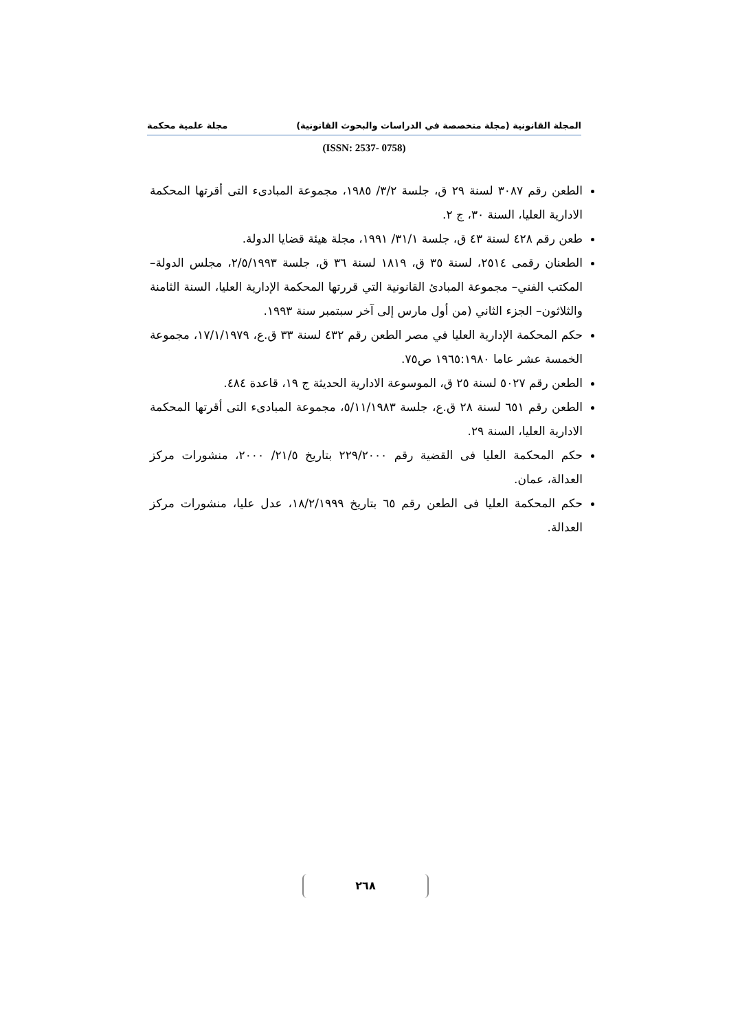المجلة القانونية (مجلة متخصصة في الدراسات والبحوث القانونية) مجلة علمية محكمة
(ISSN: 2537- 0758)
الطعن رقم ٣٠٨٧ لسنة ٢٩ ق، جلسة ٣/٢/ ١٩٨٥، مجموعة المبادىء التى أقرتها المحكمة الادارية العليا، السنة ٣٠، ج ٢.
طعن رقم ٤٢٨ لسنة ٤٣ ق، جلسة ٣١/١/ ١٩٩١، مجلة هيئة قضايا الدولة.
الطعنان رقمى ٢٥١٤، لسنة ٣٥ ق، ١٨١٩ لسنة ٣٦ ق، جلسة ٢/٥/١٩٩٣، مجلس الدولة– المكتب الفني– مجموعة المبادئ القانونية التي قررتها المحكمة الإدارية العليا، السنة الثامنة والثلاثون– الجزء الثاني (من أول مارس إلى آخر سبتمبر سنة ١٩٩٣.
حكم المحكمة الإدارية العليا في مصر الطعن رقم ٤٣٢ لسنة ٣٣ ق.ع، ١٧/١/١٩٧٩، مجموعة الخمسة عشر عاما ١٩٦٥:١٩٨٠ ص٧٥.
الطعن رقم ٥٠٢٧ لسنة ٢٥ ق، الموسوعة الادارية الحديثة ج ١٩، قاعدة ٤٨٤.
الطعن رقم ٦٥١ لسنة ٢٨ ق.ع، جلسة ٥/١١/١٩٨٣، مجموعة المبادىء التى أقرتها المحكمة الادارية العليا، السنة ٢٩.
حكم المحكمة العليا فى القضية رقم ٢٢٩/٢٠٠٠ بتاريخ ٢١/٥/ ٢٠٠٠، منشورات مركز العدالة، عمان.
حكم المحكمة العليا فى الطعن رقم ٦٥ بتاريخ ١٨/٢/١٩٩٩، عدل عليا، منشورات مركز العدالة.
٢٦٨